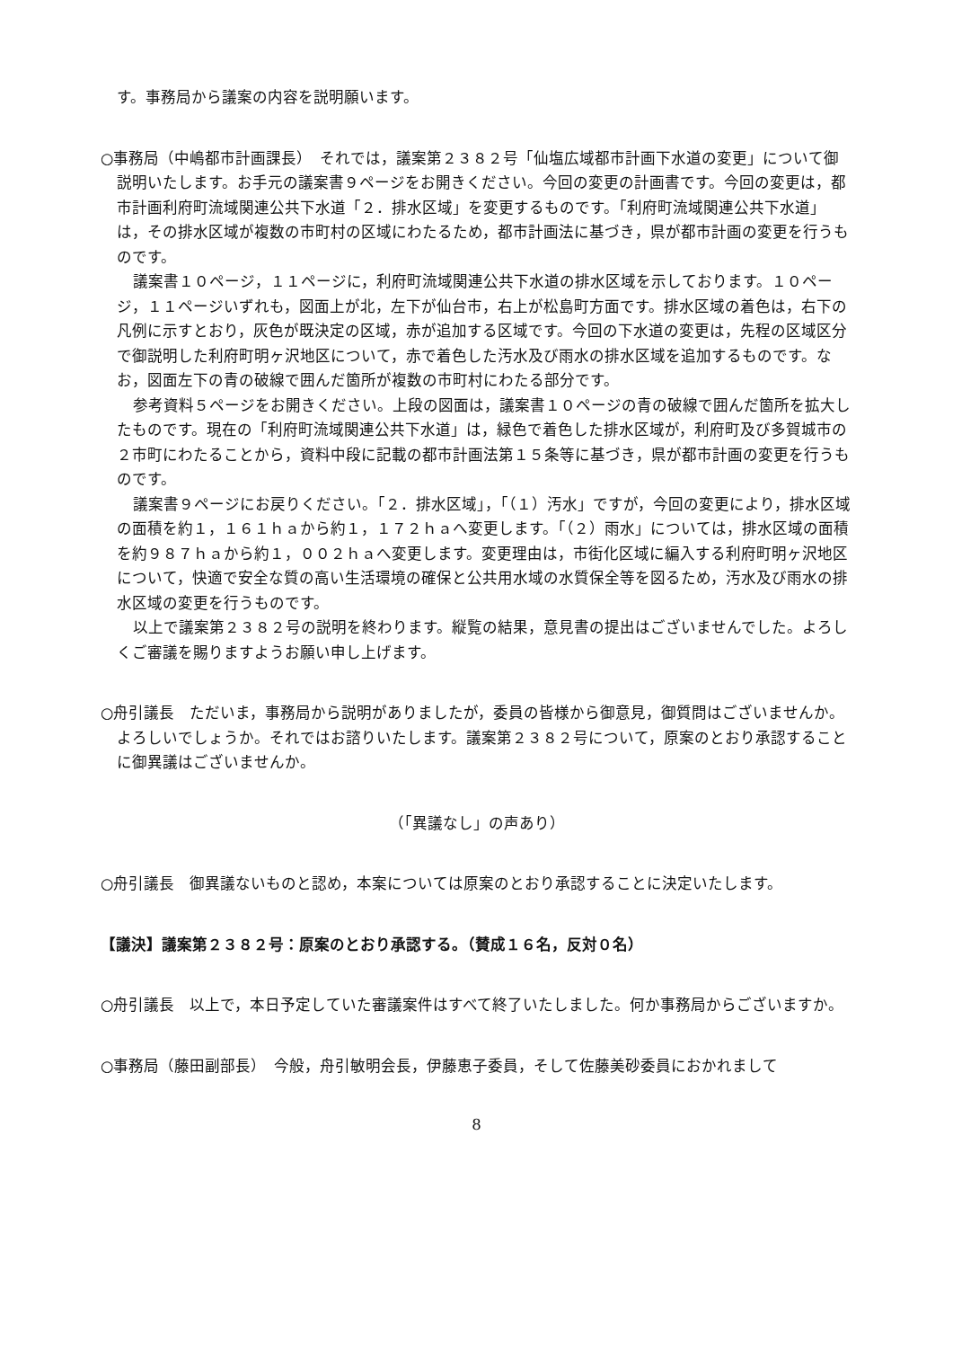す。事務局から議案の内容を説明願います。
○事務局（中嶋都市計画課長）　それでは，議案第２３８２号「仙塩広域都市計画下水道の変更」について御説明いたします。お手元の議案書９ページをお開きください。今回の変更の計画書です。今回の変更は，都市計画利府町流域関連公共下水道「２．排水区域」を変更するものです。「利府町流域関連公共下水道」は，その排水区域が複数の市町村の区域にわたるため，都市計画法に基づき，県が都市計画の変更を行うものです。
議案書１０ページ，１１ページに，利府町流域関連公共下水道の排水区域を示しております。１０ページ，１１ページいずれも，図面上が北，左下が仙台市，右上が松島町方面です。排水区域の着色は，右下の凡例に示すとおり，灰色が既決定の区域，赤が追加する区域です。今回の下水道の変更は，先程の区域区分で御説明した利府町明ヶ沢地区について，赤で着色した汚水及び雨水の排水区域を追加するものです。なお，図面左下の青の破線で囲んだ箇所が複数の市町村にわたる部分です。
参考資料５ページをお開きください。上段の図面は，議案書１０ページの青の破線で囲んだ箇所を拡大したものです。現在の「利府町流域関連公共下水道」は，緑色で着色した排水区域が，利府町及び多賀城市の２市町にわたることから，資料中段に記載の都市計画法第１５条等に基づき，県が都市計画の変更を行うものです。
議案書９ページにお戻りください。「２．排水区域」，「（１）汚水」ですが，今回の変更により，排水区域の面積を約１，１６１ｈａから約１，１７２ｈａへ変更します。「（２）雨水」については，排水区域の面積を約９８７ｈａから約１，００２ｈａへ変更します。変更理由は，市街化区域に編入する利府町明ヶ沢地区について，快適で安全な質の高い生活環境の確保と公共用水域の水質保全等を図るため，汚水及び雨水の排水区域の変更を行うものです。
以上で議案第２３８２号の説明を終わります。縦覧の結果，意見書の提出はございませんでした。よろしくご審議を賜りますようお願い申し上げます。
○舟引議長　ただいま，事務局から説明がありましたが，委員の皆様から御意見，御質問はございませんか。よろしいでしょうか。それではお諮りいたします。議案第２３８２号について，原案のとおり承認することに御異議はございませんか。
（「異議なし」の声あり）
○舟引議長　御異議ないものと認め，本案については原案のとおり承認することに決定いたします。
【議決】議案第２３８２号：原案のとおり承認する。（賛成１６名，反対０名）
○舟引議長　以上で，本日予定していた審議案件はすべて終了いたしました。何か事務局からございますか。
○事務局（藤田副部長）　今般，舟引敏明会長，伊藤恵子委員，そして佐藤美砂委員におかれまして
8